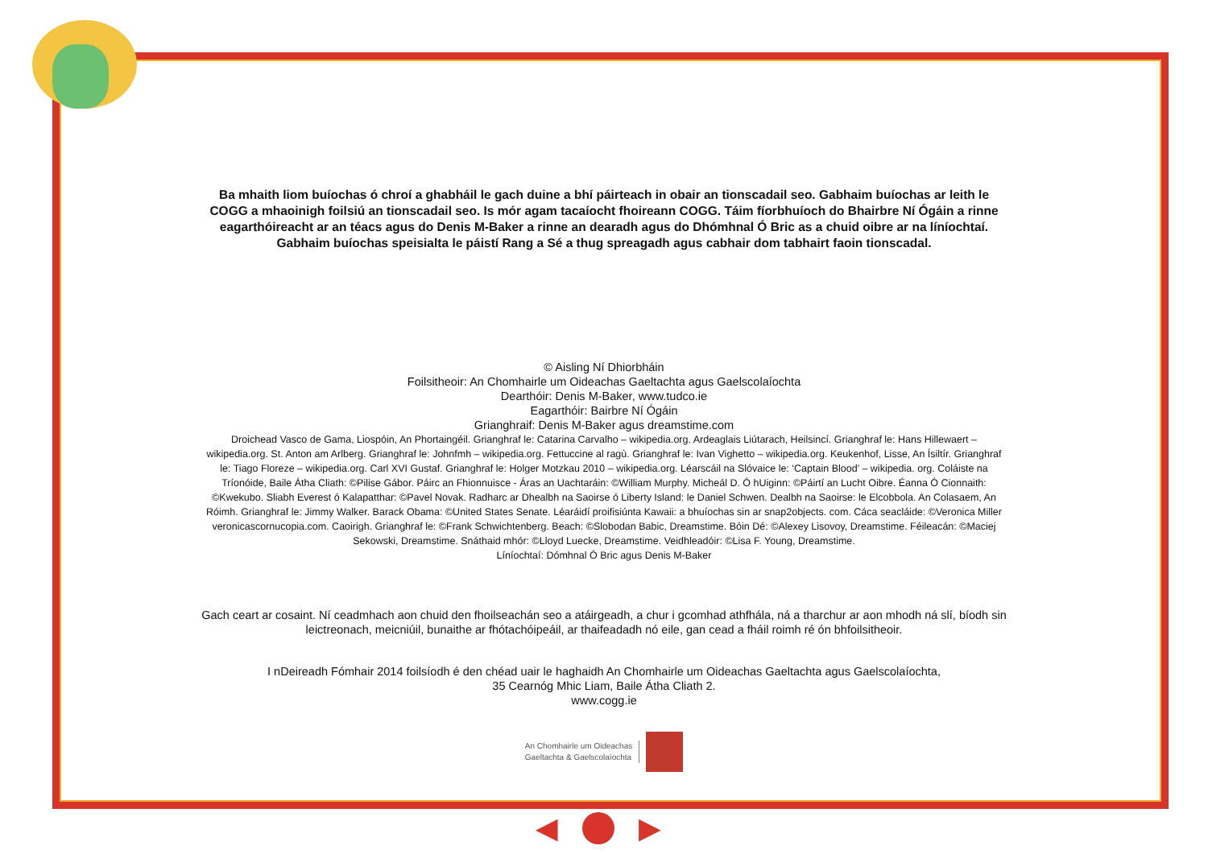Ba mhaith liom buíochas ó chroí a ghabháil le gach duine a bhí páirteach in obair an tionscadail seo. Gabhaim buíochas ar leith le COGG a mhaoinigh foilsiú an tionscadail seo. Is mór agam tacaíocht fhoireann COGG. Táim fíorbhuíoch do Bhairbre Ní Ógáin a rinne eagarthóireacht ar an téacs agus do Denis M-Baker a rinne an dearadh agus do Dhómhnal Ó Bric as a chuid oibre ar na líníochtaí. Gabhaim buíochas speisialta le páistí Rang a Sé a thug spreagadh agus cabhair dom tabhairt faoin tionscadal.
© Aisling Ní Dhiorbháin
Foilsitheoir: An Chomhairle um Oideachas Gaeltachta agus Gaelscolaíochta
Dearthóir: Denis M-Baker, www.tudco.ie
Eagarthóir: Bairbre Ní Ógáin
Grianghraif: Denis M-Baker agus dreamstime.com
Droichead Vasco de Gama, Liospóin, An Phortaingéil. Grianghraf le: Catarina Carvalho – wikipedia.org. Ardeaglais Liútarach, Heilsincí. Grianghraf le: Hans Hillewaert – wikipedia.org. St. Anton am Arlberg. Grianghraf le: Johnfmh – wikipedia.org. Fettuccine al ragù. Grianghraf le: Ivan Vighetto – wikipedia.org. Keukenhof, Lisse, An Ísiltír. Grianghraf le: Tiago Floreze – wikipedia.org. Carl XVI Gustaf. Grianghraf le: Holger Motzkau 2010 – wikipedia.org. Léarscáil na Slóvaice le: ‘Captain Blood’ – wikipedia. org. Coláiste na Tríonóide, Baile Átha Cliath: ©Pilise Gábor. Páirc an Fhionnuisce - Áras an Uachtaráin: ©William Murphy. Micheál D. Ó hUiginn: ©Páirtí an Lucht Oibre. Éanna Ó Cionnaith: ©Kwekubo. Sliabh Everest ó Kalapatthar: ©Pavel Novak. Radharc ar Dhealbh na Saoirse ó Liberty Island: le Daniel Schwen. Dealbh na Saoirse: le Elcobbola. An Colasaem, An Róimh. Grianghraf le: Jimmy Walker. Barack Obama: ©United States Senate. Léaráidí proifisiúnta Kawaii: a bhuíochas sin ar snap2objects. com. Cáca seacláide: ©Veronica Miller veronicascornucopia.com. Caoirigh. Grianghraf le: ©Frank Schwichtenberg. Beach: ©Slobodan Babic, Dreamstime. Bóin Dé: ©Alexey Lisovoy, Dreamstime. Féileacán: ©Maciej Sekowski, Dreamstime. Snáthaid mhór: ©Lloyd Luecke, Dreamstime. Veidhleadóir: ©Lisa F. Young, Dreamstime.
Líníochtaí: Dómhnal Ó Bric agus Denis M-Baker
Gach ceart ar cosaint. Ní ceadmhach aon chuid den fhoilseachán seo a atáirgeadh, a chur i gcomhad athfhála, ná a tharchur ar aon mhodh ná slí, bíodh sin leictreonach, meicniúil, bunaithe ar fhótachóipeáil, ar thaifeadadh nó eile, gan cead a fháil roimh ré ón bhfoilsitheoir.
I nDeireadh Fómhair 2014 foilsíodh é den chéad uair le haghaidh An Chomhairle um Oideachas Gaeltachta agus Gaelscolaíochta,
35 Cearnóg Mhic Liam, Baile Átha Cliath 2.
www.cogg.ie
An Chomhairle um Oideachas
Gaeltachta & Gaelscolaíochta
◀ ▶